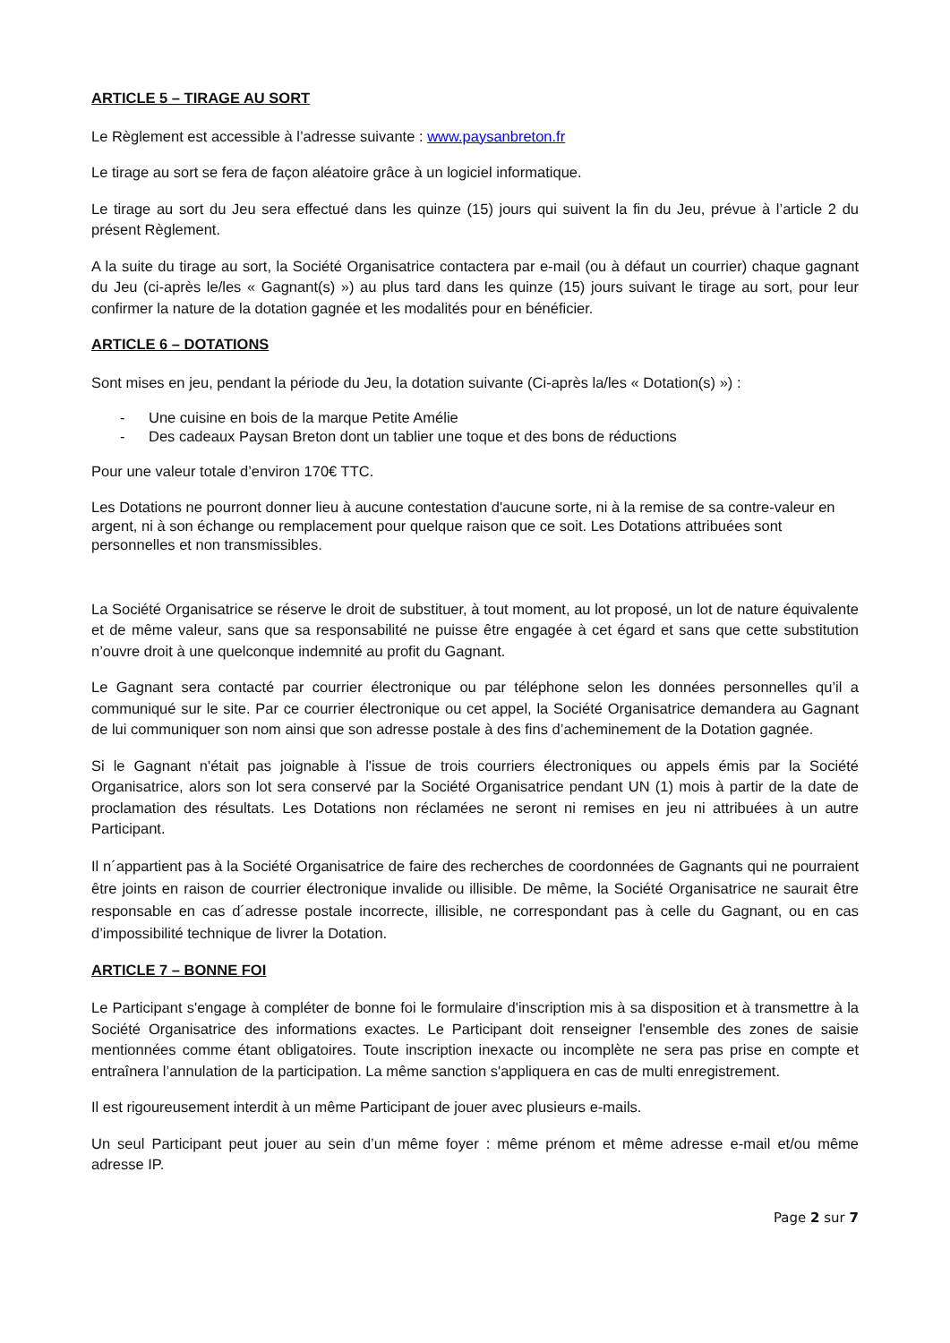ARTICLE 5 – TIRAGE AU SORT
Le Règlement est accessible à l’adresse suivante : www.paysanbreton.fr
Le tirage au sort se fera de façon aléatoire grâce à un logiciel informatique.
Le tirage au sort du Jeu sera effectué dans les quinze (15) jours qui suivent la fin du Jeu, prévue à l’article 2 du présent Règlement.
A la suite du tirage au sort, la Société Organisatrice contactera par e-mail (ou à défaut un courrier) chaque gagnant du Jeu (ci-après le/les « Gagnant(s) ») au plus tard dans les quinze (15) jours suivant le tirage au sort, pour leur confirmer la nature de la dotation gagnée et les modalités pour en bénéficier.
ARTICLE 6 – DOTATIONS
Sont mises en jeu, pendant la période du Jeu, la dotation suivante (Ci-après la/les « Dotation(s) ») :
- Une cuisine en bois de la marque Petite Amélie
- Des cadeaux Paysan Breton dont un tablier une toque et des bons de réductions
Pour une valeur totale d’environ 170€ TTC.
Les Dotations ne pourront donner lieu à aucune contestation d'aucune sorte, ni à la remise de sa contre-valeur en argent, ni à son échange ou remplacement pour quelque raison que ce soit. Les Dotations attribuées sont personnelles et non transmissibles.
La Société Organisatrice se réserve le droit de substituer, à tout moment, au lot proposé, un lot de nature équivalente et de même valeur, sans que sa responsabilité ne puisse être engagée à cet égard et sans que cette substitution n’ouvre droit à une quelconque indemnité au profit du Gagnant.
Le Gagnant sera contacté par courrier électronique ou par téléphone selon les données personnelles qu’il a communiqué sur le site. Par ce courrier électronique ou cet appel, la Société Organisatrice demandera au Gagnant de lui communiquer son nom ainsi que son adresse postale à des fins d’acheminement de la Dotation gagnée.
Si le Gagnant n'était pas joignable à l'issue de trois courriers électroniques ou appels émis par la Société Organisatrice, alors son lot sera conservé par la Société Organisatrice pendant UN (1) mois à partir de la date de proclamation des résultats. Les Dotations non réclamées ne seront ni remises en jeu ni attribuées à un autre Participant.
Il n´appartient pas à la Société Organisatrice de faire des recherches de coordonnées de Gagnants qui ne pourraient être joints en raison de courrier électronique invalide ou illisible. De même, la Société Organisatrice ne saurait être responsable en cas d´adresse postale incorrecte, illisible, ne correspondant pas à celle du Gagnant, ou en cas d’impossibilité technique de livrer la Dotation.
ARTICLE 7 – BONNE FOI
Le Participant s'engage à compléter de bonne foi le formulaire d'inscription mis à sa disposition et à transmettre à la Société Organisatrice des informations exactes. Le Participant doit renseigner l'ensemble des zones de saisie mentionnées comme étant obligatoires. Toute inscription inexacte ou incomplète ne sera pas prise en compte et entraînera l’annulation de la participation. La même sanction s'appliquera en cas de multi enregistrement.
Il est rigoureusement interdit à un même Participant de jouer avec plusieurs e-mails.
Un seul Participant peut jouer au sein d’un même foyer : même prénom et même adresse e-mail et/ou même adresse IP.
Page 2 sur 7